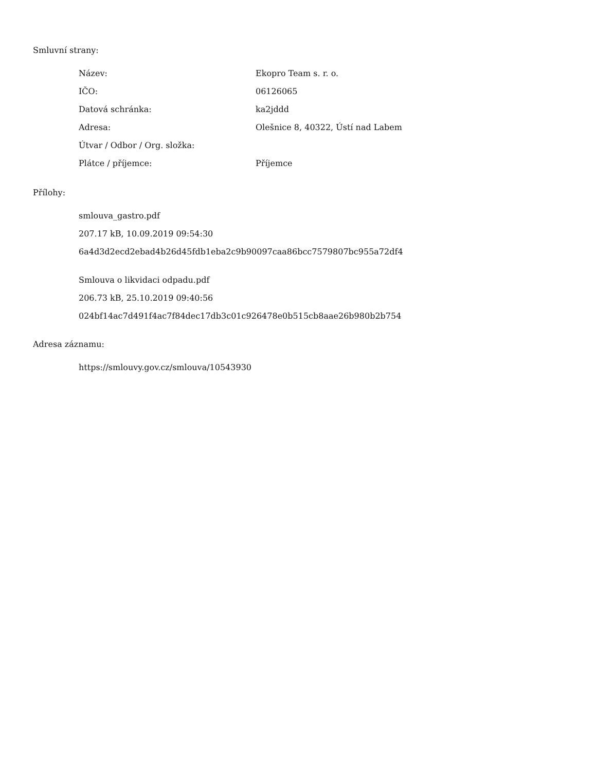Smluvní strany:
| Název: | Ekopro Team s. r. o. |
| IČO: | 06126065 |
| Datová schránka: | ka2jddd |
| Adresa: | Olešnice 8, 40322, Ústí nad Labem |
| Útvar / Odbor / Org. složka: | |
| Plátce / příjemce: | Příjemce |
Přílohy:
smlouva_gastro.pdf
207.17 kB, 10.09.2019 09:54:30
6a4d3d2ecd2ebad4b26d45fdb1eba2c9b90097caa86bcc7579807bc955a72df4
Smlouva o likvidaci odpadu.pdf
206.73 kB, 25.10.2019 09:40:56
024bf14ac7d491f4ac7f84dec17db3c01c926478e0b515cb8aae26b980b2b754
Adresa záznamu:
https://smlouvy.gov.cz/smlouva/10543930